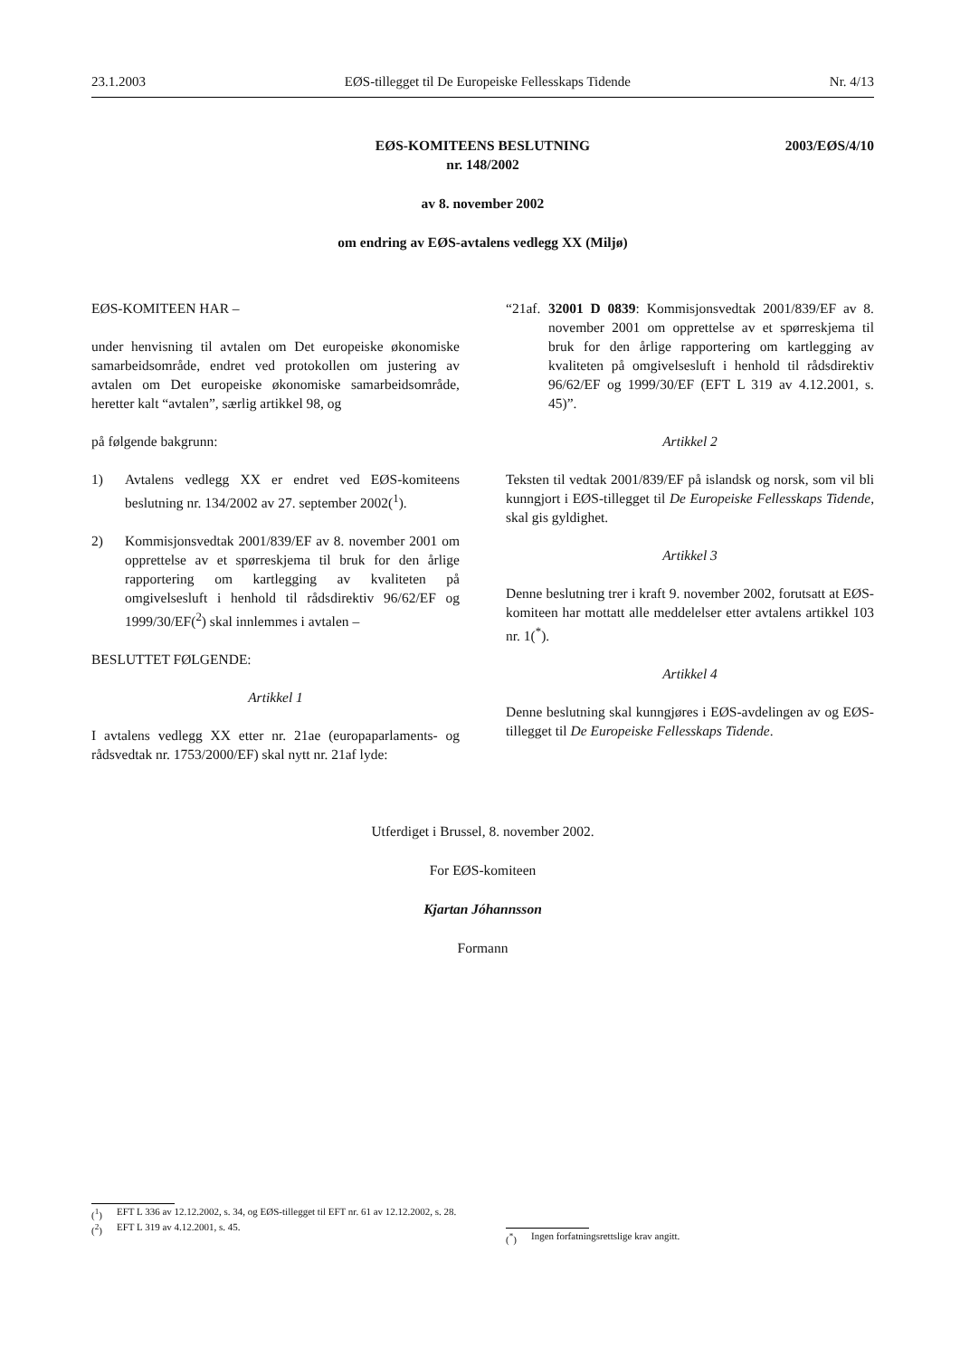23.1.2003 EØS-tillegget til De Europeiske Fellesskaps Tidende Nr. 4/13
2003/EØS/4/10
EØS-KOMITEENS BESLUTNING
nr. 148/2002
av 8. november 2002
om endring av EØS-avtalens vedlegg XX (Miljø)
EØS-KOMITEEN HAR –
under henvisning til avtalen om Det europeiske økonomiske samarbeidsområde, endret ved protokollen om justering av avtalen om Det europeiske økonomiske samarbeidsområde, heretter kalt “avtalen”, særlig artikkel 98, og
på følgende bakgrunn:
1) Avtalens vedlegg XX er endret ved EØS-komiteens beslutning nr. 134/2002 av 27. september 2002(<sup>1</sup>).
2) Kommisjonsvedtak 2001/839/EF av 8. november 2001 om opprettelse av et spørreskjema til bruk for den årlige rapportering om kartlegging av kvaliteten på omgivelsesluft i henhold til rådsdirektiv 96/62/EF og 1999/30/EF(<sup>2</sup>) skal innlemmes i avtalen –
BESLUTTET FØLGENDE:
Artikkel 1
I avtalens vedlegg XX etter nr. 21ae (europaparlaments- og rådsvedtak nr. 1753/2000/EF) skal nytt nr. 21af lyde:
“21af. 32001 D 0839: Kommisjonsvedtak 2001/839/EF av 8. november 2001 om opprettelse av et spørreskjema til bruk for den årlige rapportering om kartlegging av kvaliteten på omgivelsesluft i henhold til rådsdirektiv 96/62/EF og 1999/30/EF (EFT L 319 av 4.12.2001, s. 45)”.
Artikkel 2
Teksten til vedtak 2001/839/EF på islandsk og norsk, som vil bli kunngjort i EØS-tillegget til De Europeiske Fellesskaps Tidende, skal gis gyldighet.
Artikkel 3
Denne beslutning trer i kraft 9. november 2002, forutsatt at EØS-komiteen har mottatt alle meddelelser etter avtalens artikkel 103 nr. 1(<sup>*</sup>).
Artikkel 4
Denne beslutning skal kunngjøres i EØS-avdelingen av og EØS-tillegget til De Europeiske Fellesskaps Tidende.
Utferdiget i Brussel, 8. november 2002.
For EØS-komiteen
Kjartan Jóhannsson
Formann
(<sup>1</sup>) EFT L 336 av 12.12.2002, s. 34, og EØS-tillegget til EFT nr. 61 av 12.12.2002, s. 28.
(<sup>2</sup>) EFT L 319 av 4.12.2001, s. 45.
(<sup>*</sup>) Ingen forfatningsrettslige krav angitt.